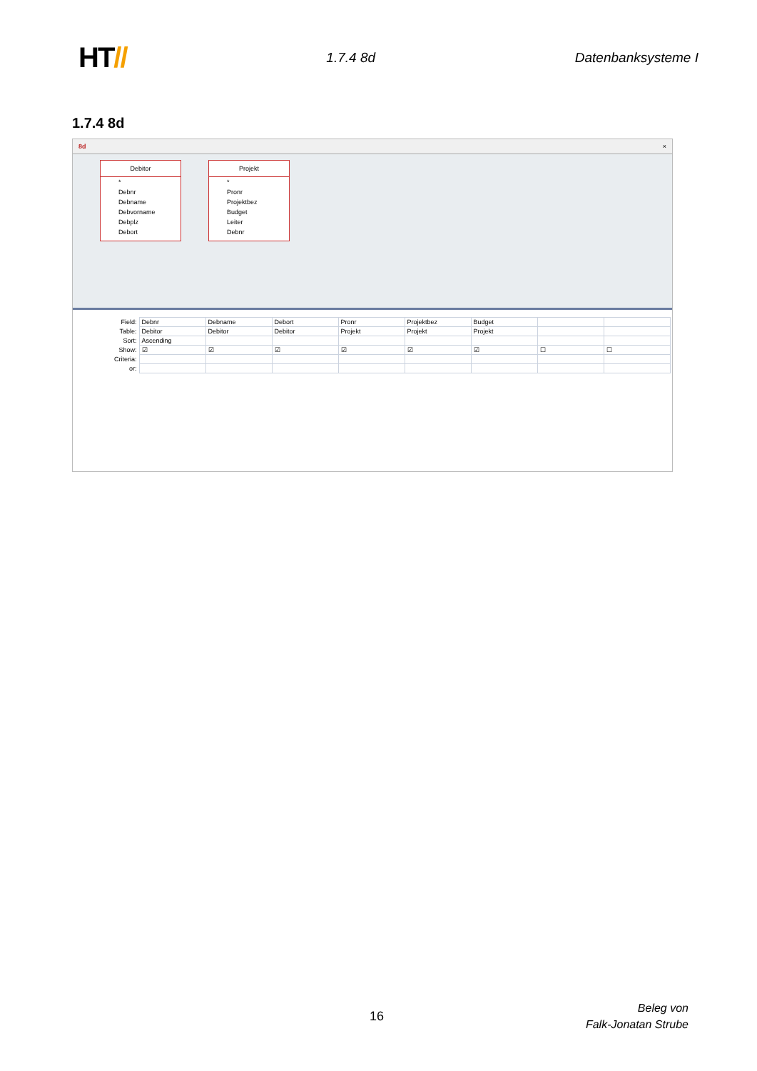HT//
1.7.4 8d Datenbanksysteme I
1.7.4 8d
8d ×
Debitor
*
Debnr
Debname
Debvorname
Debplz
Debort
Projekt
*
Pronr
Projektbez
Budget
Leiter
Debnr
| Field: | Debnr | Debname | Debort | Pronr | Projektbez | Budget | | |
| Table: | Debitor | Debitor | Debitor | Projekt | Projekt | Projekt | | |
| Sort: | Ascending | | | | | | | |
| Show: | ☑ | ☑ | ☑ | ☑ | ☑ | ☑ | ☐ | ☐ |
| Criteria: | | | | | | | | |
| or: | | | | | | | | |
16
Beleg von
Falk-Jonatan Strube